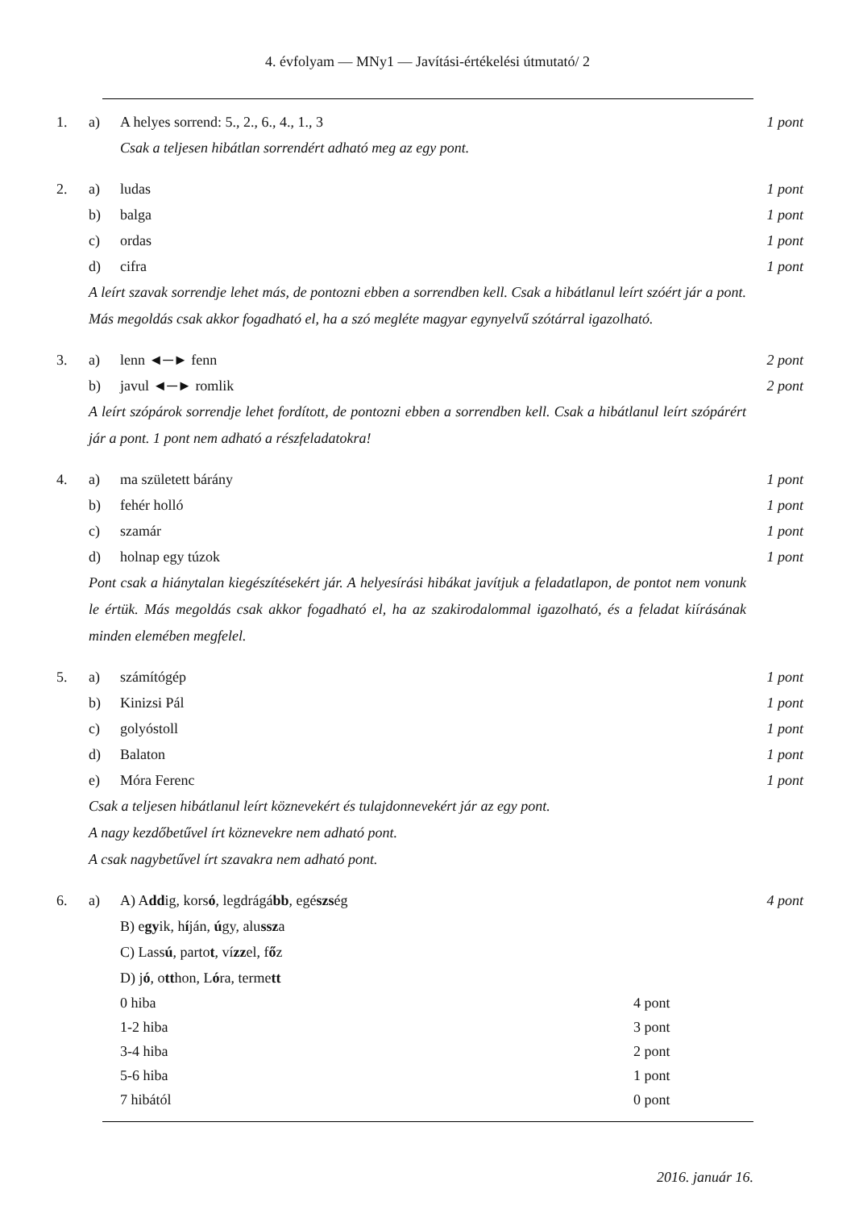4. évfolyam — MNy1 — Javítási-értékelési útmutató/ 2
1. a) A helyes sorrend: 5., 2., 6., 4., 1., 3 1 pont
Csak a teljesen hibátlan sorrendért adható meg az egy pont.
2. a) ludas 1 pont
b) balga 1 pont
c) ordas 1 pont
d) cifra 1 pont
A leírt szavak sorrendje lehet más, de pontozni ebben a sorrendben kell. Csak a hibátlanul leírt szóért jár a pont. Más megoldás csak akkor fogadható el, ha a szó megléte magyar egynyelvű szótárral igazolható.
3. a) lenn ◄─► fenn 2 pont
b) javul ◄─► romlik 2 pont
A leírt szópárok sorrendje lehet fordított, de pontozni ebben a sorrendben kell. Csak a hibátlanul leírt szópárért jár a pont. 1 pont nem adható a részfeladatokra!
4. a) ma született bárány 1 pont
b) fehér holló 1 pont
c) szamár 1 pont
d) holnap egy túzok 1 pont
Pont csak a hiánytalan kiegészítésekért jár. A helyesírási hibákat javítjuk a feladatlapon, de pontot nem vonunk le értük. Más megoldás csak akkor fogadható el, ha az szakirodalommal igazolható, és a feladat kiírásának minden elemében megfelel.
5. a) számítógép 1 pont
b) Kinizsi Pál 1 pont
c) golyóstoll 1 pont
d) Balaton 1 pont
e) Móra Ferenc 1 pont
Csak a teljesen hibátlanul leírt köznevekért és tulajdonnevekért jár az egy pont.
A nagy kezdőbetűvel írt köznevekre nem adható pont.
A csak nagybetűvel írt szavakra nem adható pont.
6. a) A) Addig, korsó, legdrágább, egészség 4 pont
B) egyik, híján, úgy, alussza
C) Lassú, partot, vízzel, főz
D) jó, otthon, Lóra, termett
0 hiba 4 pont
1-2 hiba 3 pont
3-4 hiba 2 pont
5-6 hiba 1 pont
7 hibától 0 pont
2016. január 16.